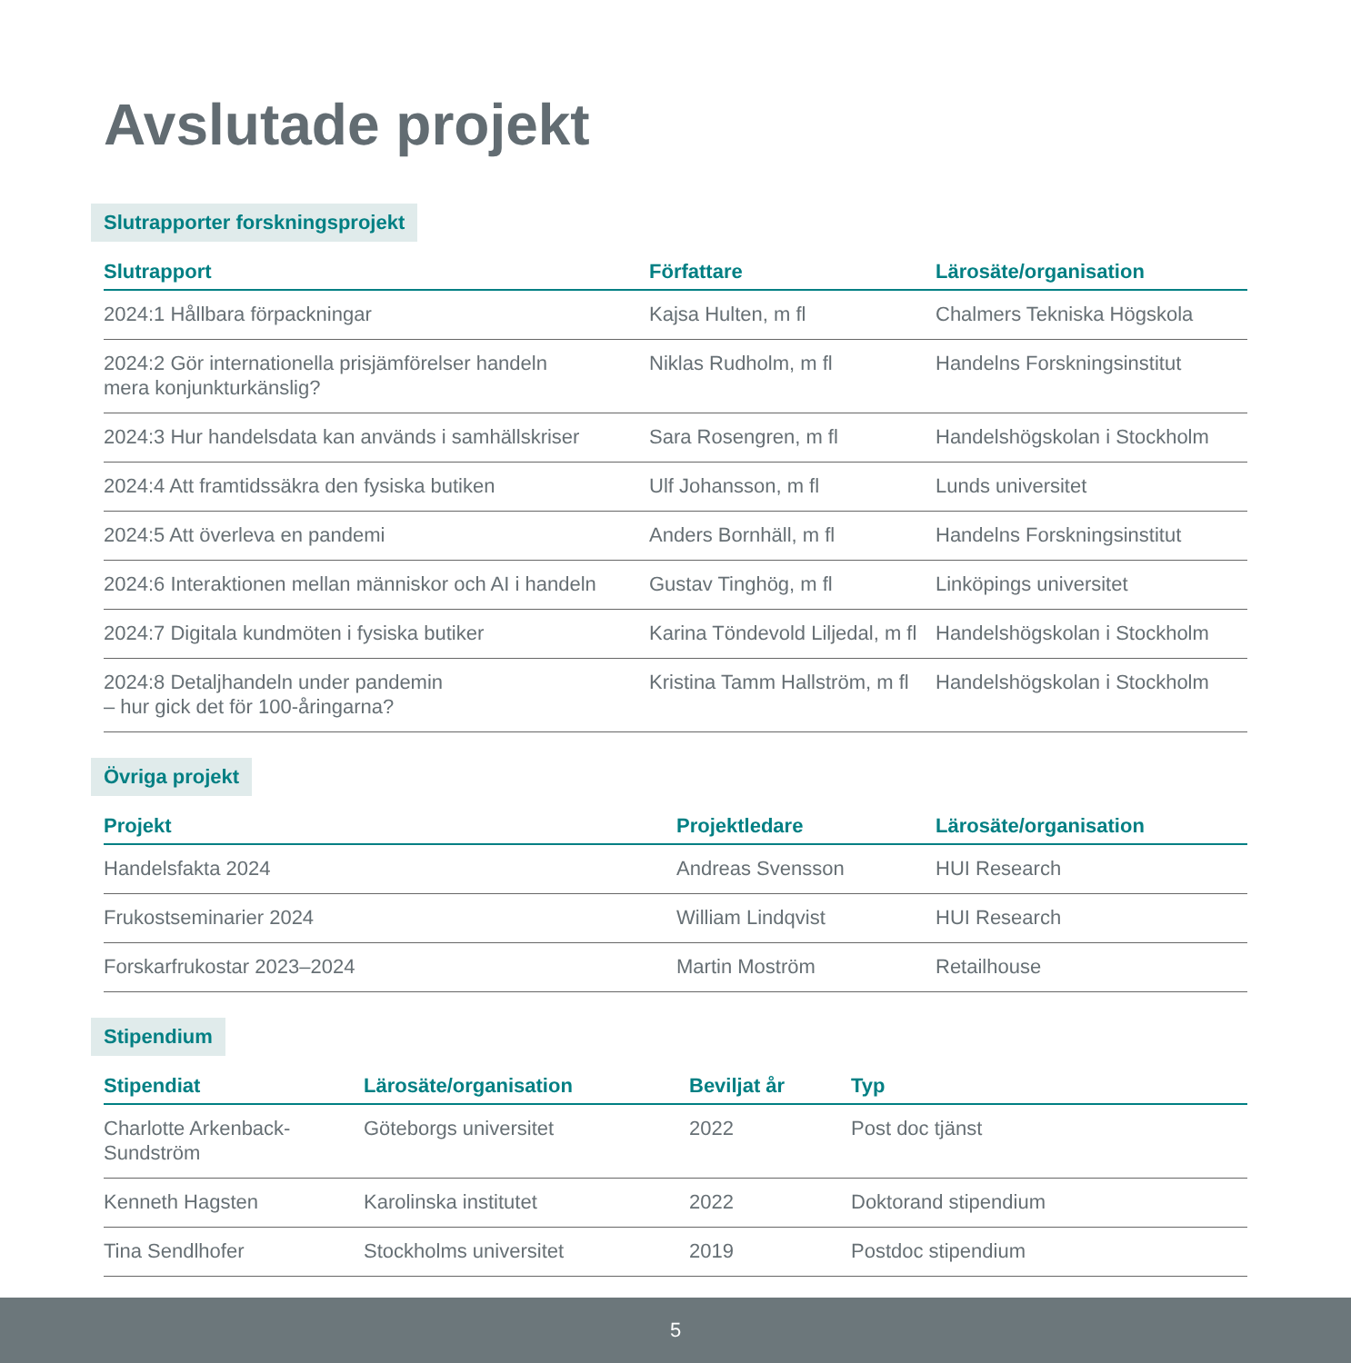Avslutade projekt
Slutrapporter forskningsprojekt
| Slutrapport | Författare | Lärosäte/organisation |
| --- | --- | --- |
| 2024:1 Hållbara förpackningar | Kajsa Hulten, m fl | Chalmers Tekniska Högskola |
| 2024:2 Gör internationella prisjämförelser handeln mera konjunkturkänslig? | Niklas Rudholm, m fl | Handelns Forskningsinstitut |
| 2024:3 Hur handelsdata kan används i samhällskriser | Sara Rosengren, m fl | Handelshögskolan i Stockholm |
| 2024:4 Att framtidssäkra den fysiska butiken | Ulf Johansson, m fl | Lunds universitet |
| 2024:5 Att överleva en pandemi | Anders Bornhäll, m fl | Handelns Forskningsinstitut |
| 2024:6 Interaktionen mellan människor och AI i handeln | Gustav Tinghög, m fl | Linköpings universitet |
| 2024:7 Digitala kundmöten i fysiska butiker | Karina Töndevold Liljedal, m fl | Handelshögskolan i Stockholm |
| 2024:8 Detaljhandeln under pandemin – hur gick det för 100-åringarna? | Kristina Tamm Hallström, m fl | Handelshögskolan i Stockholm |
Övriga projekt
| Projekt | Projektledare | Lärosäte/organisation |
| --- | --- | --- |
| Handelsfakta 2024 | Andreas Svensson | HUI Research |
| Frukostseminarier 2024 | William Lindqvist | HUI Research |
| Forskarfrukostar 2023–2024 | Martin Moström | Retailhouse |
Stipendium
| Stipendiat | Lärosäte/organisation | Beviljat år | Typ |
| --- | --- | --- | --- |
| Charlotte Arkenback- Sundström | Göteborgs universitet | 2022 | Post doc tjänst |
| Kenneth Hagsten | Karolinska institutet | 2022 | Doktorand stipendium |
| Tina Sendlhofer | Stockholms universitet | 2019 | Postdoc stipendium |
5